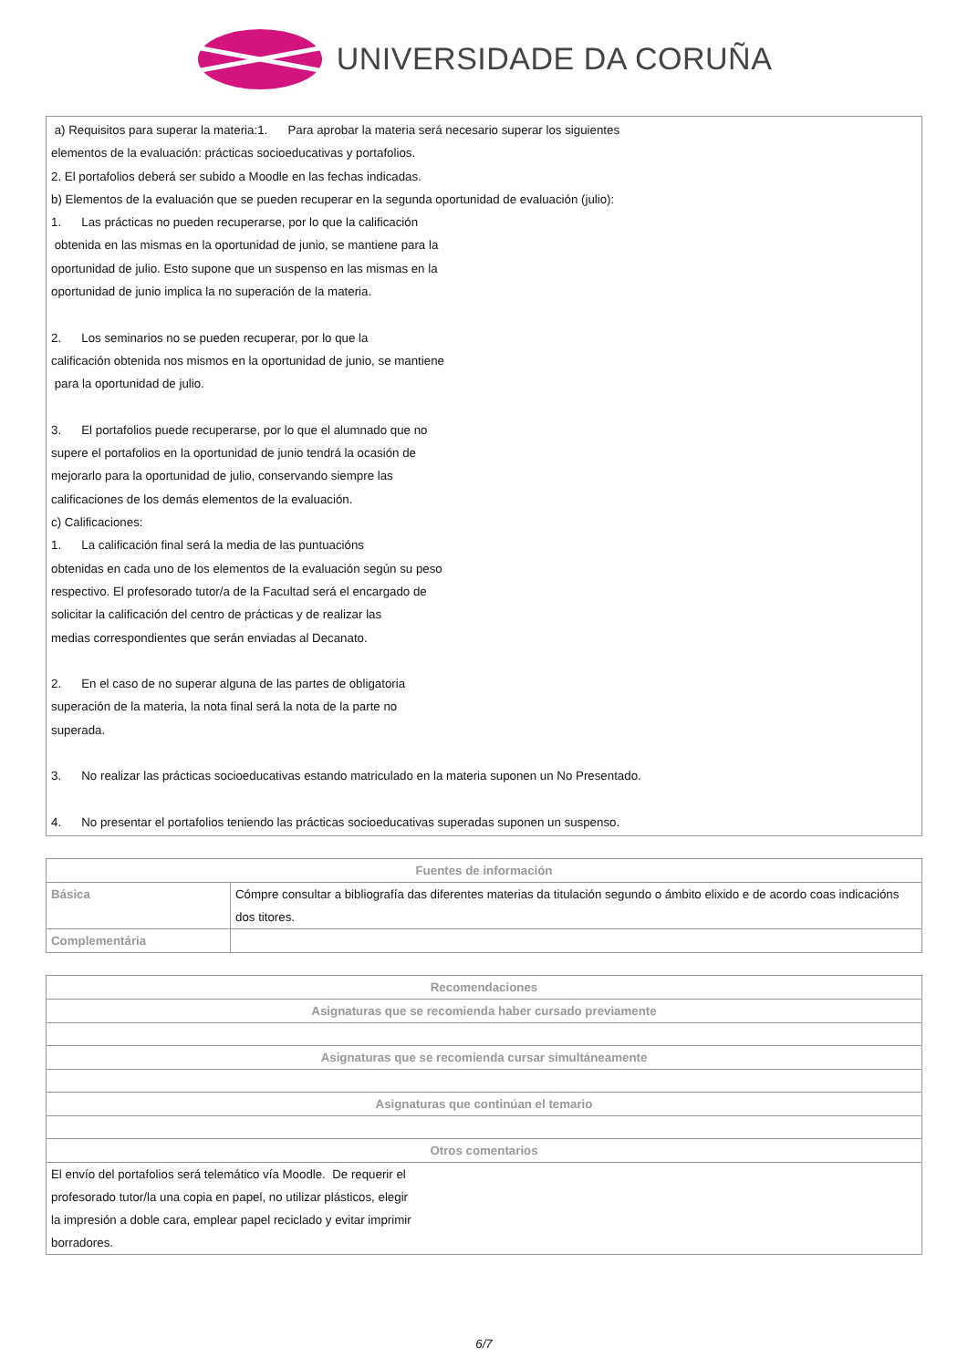UNIVERSIDADE DA CORUÑA
a) Requisitos para superar la materia:1. Para aprobar la materia será necesario superar los siguientes
elementos de la evaluación: prácticas socioeducativas y portafolios.
2. El portafolios deberá ser subido a Moodle en las fechas indicadas.
b) Elementos de la evaluación que se pueden recuperar en la segunda oportunidad de evaluación (julio):
1. Las prácticas no pueden recuperarse, por lo que la calificación
obtenida en las mismas en la oportunidad de junio, se mantiene para la
oportunidad de julio. Esto supone que un suspenso en las mismas en la
oportunidad de junio implica la no superación de la materia.
2. Los seminarios no se pueden recuperar, por lo que la
calificación obtenida nos mismos en la oportunidad de junio, se mantiene
para la oportunidad de julio.
3. El portafolios puede recuperarse, por lo que el alumnado que no
supere el portafolios en la oportunidad de junio tendrá la ocasión de
mejorarlo para la oportunidad de julio, conservando siempre las
calificaciones de los demás elementos de la evaluación.
c) Calificaciones:
1. La calificación final será la media de las puntuacións
obtenidas en cada uno de los elementos de la evaluación según su peso
respectivo. El profesorado tutor/a de la Facultad será el encargado de
solicitar la calificación del centro de prácticas y de realizar las
medias correspondientes que serán enviadas al Decanato.
2. En el caso de no superar alguna de las partes de obligatoria
superación de la materia, la nota final será la nota de la parte no
superada.
3. No realizar las prácticas socioeducativas estando matriculado en la materia suponen un No Presentado.
4. No presentar el portafolios teniendo las prácticas socioeducativas superadas suponen un suspenso.
| Fuentes de información | |
| --- | --- |
| Básica | Cómpre consultar a bibliografía das diferentes materias da titulación segundo o ámbito elixido e de acordo coas indicacións dos titores. |
| Complementária | |
| Recomendaciones |
| --- |
| Asignaturas que se recomienda haber cursado previamente |
| Asignaturas que se recomienda cursar simultáneamente |
| Asignaturas que continúan el temario |
| Otros comentarios |
| El envío del portafolios será telemático vía Moodle. De requerir el profesorado tutor/la una copia en papel, no utilizar plásticos, elegir la impresión a doble cara, emplear papel reciclado y evitar imprimir borradores. |
6/7